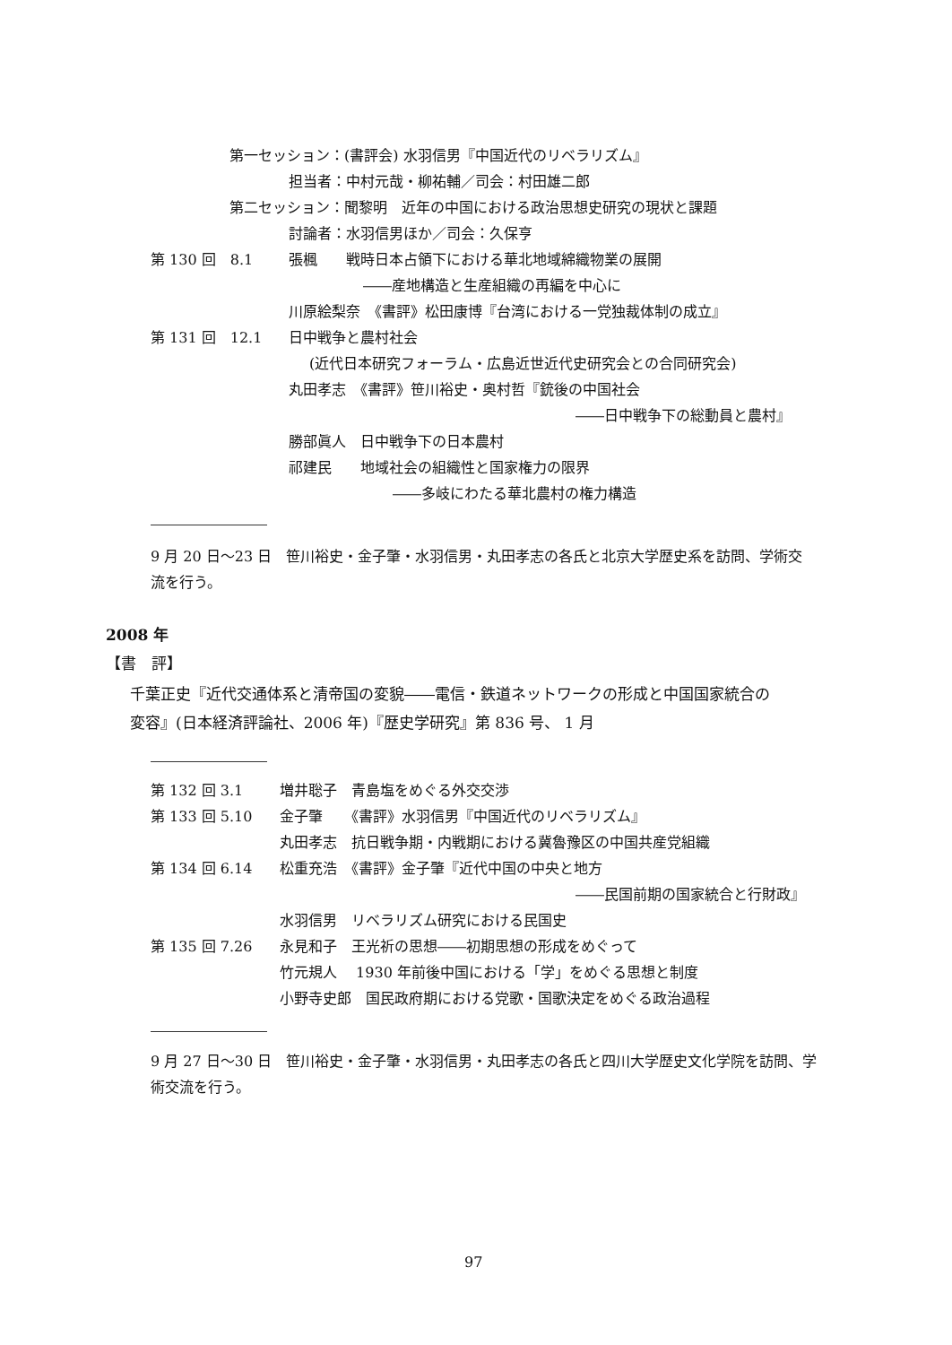第一セッション：(書評会) 水羽信男『中国近代のリベラリズム』
担当者：中村元哉・柳祐輔／司会：村田雄二郎
第二セッション：聞黎明　近年の中国における政治思想史研究の現状と課題
討論者：水羽信男ほか／司会：久保亨
第 130 回　8.1 張楓　　戦時日本占領下における華北地域綿織物業の展開
――産地構造と生産組織の再編を中心に
川原絵梨奈　《書評》松田康博『台湾における一党独裁体制の成立』
第 131 回　12.1 日中戦争と農村社会
(近代日本研究フォーラム・広島近世近代史研究会との合同研究会)
丸田孝志　《書評》笹川裕史・奥村哲『銃後の中国社会
――日中戦争下の総動員と農村』
勝部眞人　日中戦争下の日本農村
祁建民　　地域社会の組織性と国家権力の限界
――多岐にわたる華北農村の権力構造
9 月 20 日～23 日　笹川裕史・金子肇・水羽信男・丸田孝志の各氏と北京大学歴史系を訪問、学術交
流を行う。
2008 年
【書　評】
千葉正史『近代交通体系と清帝国の変貌――電信・鉄道ネットワークの形成と中国国家統合の
変容』(日本経済評論社、2006 年)『歴史学研究』第 836 号、 1 月
第 132 回 3.1 増井聡子　青島塩をめぐる外交交渉
第 133 回 5.10 金子肇　　《書評》水羽信男『中国近代のリベラリズム』
丸田孝志　抗日戦争期・内戦期における冀魯豫区の中国共産党組織
第 134 回 6.14 松重充浩　《書評》金子肇『近代中国の中央と地方
――民国前期の国家統合と行財政』
水羽信男　リベラリズム研究における民国史
第 135 回 7.26 永見和子　王光祈の思想――初期思想の形成をめぐって
竹元規人　 1930 年前後中国における「学」をめぐる思想と制度
小野寺史郎　国民政府期における党歌・国歌決定をめぐる政治過程
9 月 27 日～30 日　笹川裕史・金子肇・水羽信男・丸田孝志の各氏と四川大学歴史文化学院を訪問、学
術交流を行う。
97